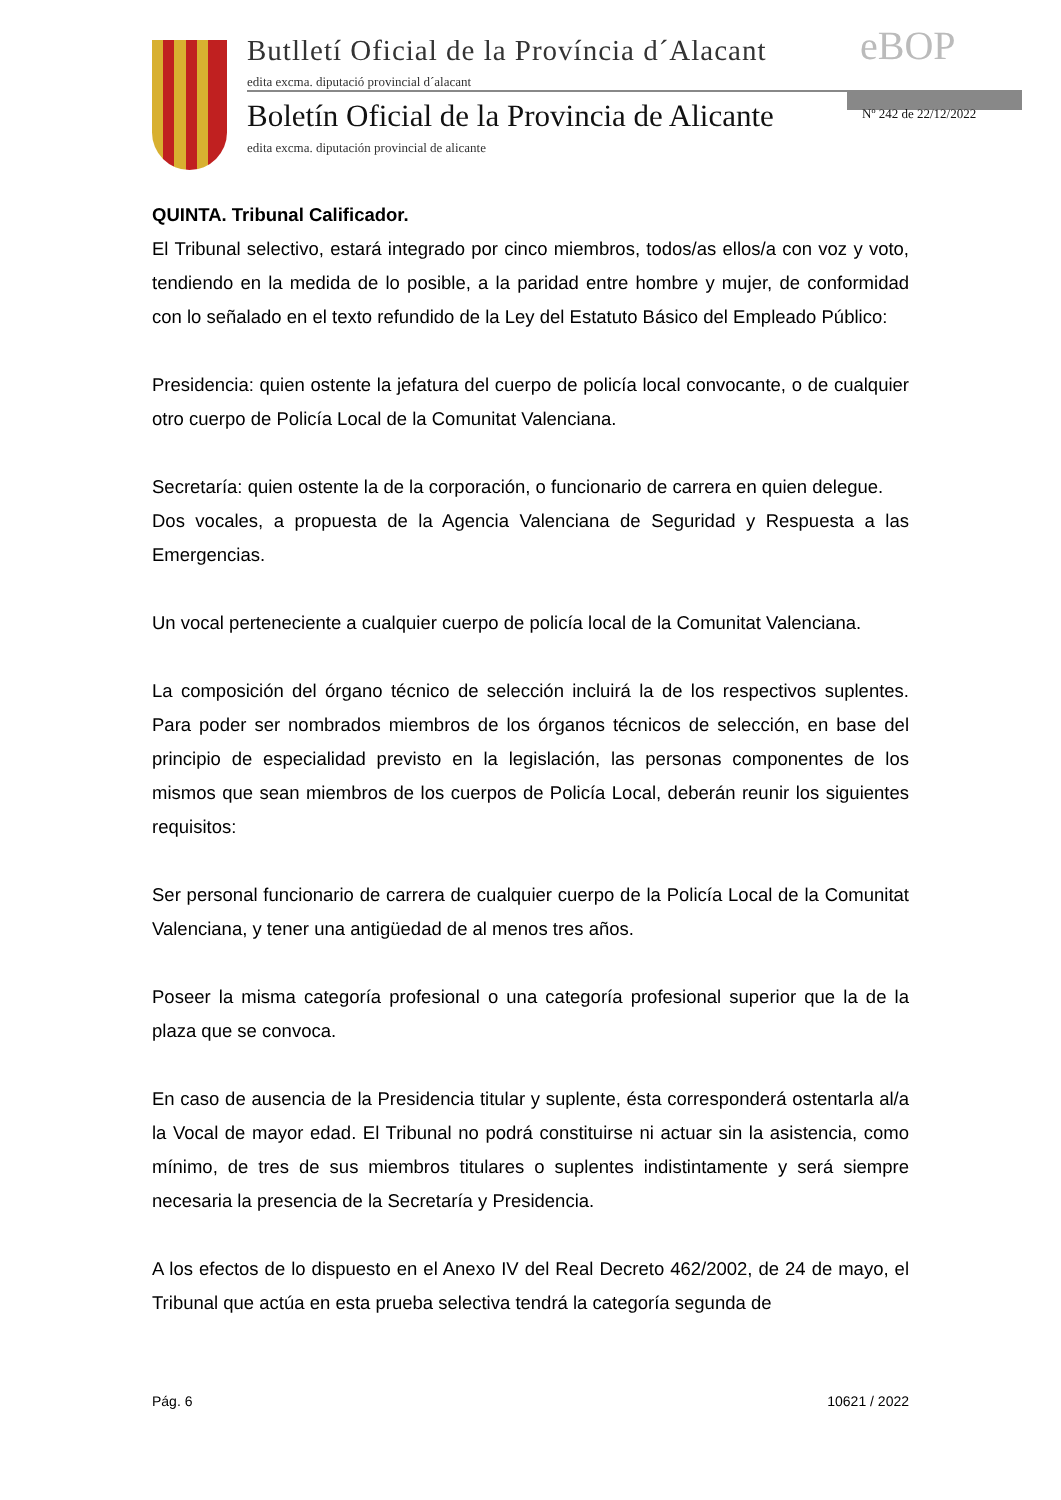Butlletí Oficial de la Província d´Alacant
edita excma. diputació provincial d´alacant
Boletín Oficial de la Provincia de Alicante
edita excma. diputación provincial de alicante
eBOP
Nº 242 de 22/12/2022
QUINTA. Tribunal Calificador.
El Tribunal selectivo, estará integrado por cinco miembros, todos/as ellos/a con voz y voto, tendiendo en la medida de lo posible, a la paridad entre hombre y mujer, de conformidad con lo señalado en el texto refundido de la Ley del Estatuto Básico del Empleado Público:
Presidencia: quien ostente la jefatura del cuerpo de policía local convocante, o de cualquier otro cuerpo de Policía Local de la Comunitat Valenciana.
Secretaría: quien ostente la de la corporación, o funcionario de carrera en quien delegue.
Dos vocales, a propuesta de la Agencia Valenciana de Seguridad y Respuesta a las Emergencias.
Un vocal perteneciente a cualquier cuerpo de policía local de la Comunitat Valenciana.
La composición del órgano técnico de selección incluirá la de los respectivos suplentes. Para poder ser nombrados miembros de los órganos técnicos de selección, en base del principio de especialidad previsto en la legislación, las personas componentes de los mismos que sean miembros de los cuerpos de Policía Local, deberán reunir los siguientes requisitos:
Ser personal funcionario de carrera de cualquier cuerpo de la Policía Local de la Comunitat Valenciana, y tener una antigüedad de al menos tres años.
Poseer la misma categoría profesional o una categoría profesional superior que la de la plaza que se convoca.
En caso de ausencia de la Presidencia titular y suplente, ésta corresponderá ostentarla al/a la Vocal de mayor edad. El Tribunal no podrá constituirse ni actuar sin la asistencia, como mínimo, de tres de sus miembros titulares o suplentes indistintamente y será siempre necesaria la presencia de la Secretaría y Presidencia.
A los efectos de lo dispuesto en el Anexo IV del Real Decreto 462/2002, de 24 de mayo, el Tribunal que actúa en esta prueba selectiva tendrá la categoría segunda de
Pág. 6 10621 / 2022